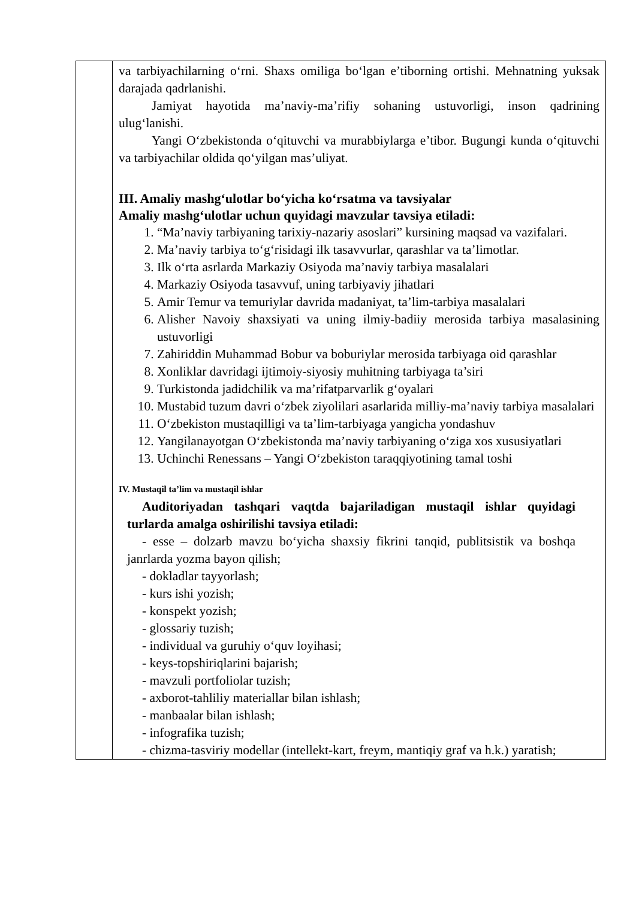| | va tarbiyachilarning o‘rni. Shaxs omiliga bo‘lgan e’tiborning ortishi. Mehnatning yuksak darajada qadrlanishi. Jamiyat hayotida ma’naviy-ma’rifiy sohaning ustuvorligi, inson qadrining ulug‘lanishi. Yangi O‘zbekistonda o‘qituvchi va murabbiylarga e’tibor. Bugungi kunda o‘qituvchi va tarbiyachilar oldida qo‘yilgan mas’uliyat. III. Amaliy mashg‘ulotlar bo‘yicha ko‘rsatma va tavsiyalar Amaliy mashg‘ulotlar uchun quyidagi mavzular tavsiya etiladi: 1. “Ma’naviy tarbiyaning tarixiy-nazariy asoslari” kursining maqsad va vazifalari. 2. Ma’naviy tarbiya to‘g‘risidagi ilk tasavvurlar, qarashlar va ta’limotlar. 3. Ilk o‘rta asrlarda Markaziy Osiyoda ma’naviy tarbiya masalalari 4. Markaziy Osiyoda tasavvuf, uning tarbiyaviy jihatlari 5. Amir Temur va temuriylar davrida madaniyat, ta’lim-tarbiya masalalari 6. Alisher Navoiy shaxsiyati va uning ilmiy-badiiy merosida tarbiya masalasining ustuvorligi 7. Zahiriddin Muhammad Bobur va boburiylar merosida tarbiyaga oid qarashlar 8. Xonliklar davridagi ijtimoiy-siyosiy muhitning tarbiyaga ta’siri 9. Turkistonda jadidchilik va ma’rifatparvarlik g‘oyalari 10. Mustabid tuzum davri o‘zbek ziyolilari asarlarida milliy-ma’naviy tarbiya masalalari 11. O‘zbekiston mustaqilligi va ta’lim-tarbiyaga yangicha yondashuv 12. Yangilanayotgan O‘zbekistonda ma’naviy tarbiyaning o‘ziga xos xususiyatlari 13. Uchinchi Renessans – Yangi O‘zbekiston taraqqiyotining tamal toshi IV. Mustaqil ta’lim va mustaqil ishlar Auditoriyadan tashqari vaqtda bajariladigan mustaqil ishlar quyidagi turlarda amalga oshirilishi tavsiya etiladi: - esse – dolzarb mavzu bo‘yicha shaxsiy fikrini tanqid, publitsistik va boshqa janrlarda yozma bayon qilish; - dokladlar tayyorlash; - kurs ishi yozish; - konspekt yozish; - glossariy tuzish; - individual va guruhiy o‘quv loyihasi; - keys-topshiriqlarini bajarish; - mavzuli portfoliolar tuzish; - axborot-tahliliy materiallar bilan ishlash; - manbaalar bilan ishlash; - infografika tuzish; - chizma-tasviriy modellar (intellekt-kart, freym, mantiqiy graf va h.k.) yaratish; |